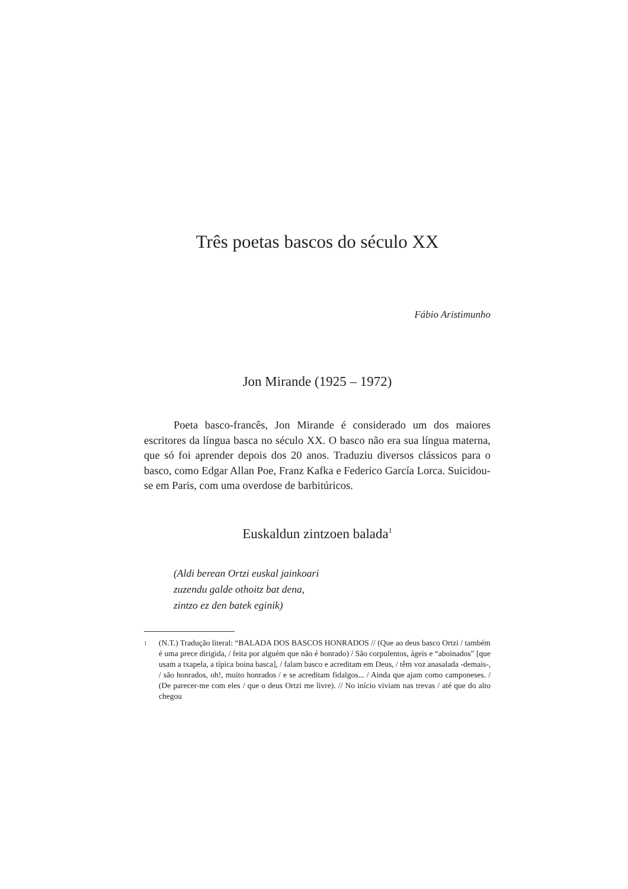Três poetas bascos do século XX
Fábio Aristimunho
Jon Mirande (1925 – 1972)
Poeta basco-francês, Jon Mirande é considerado um dos maiores escritores da língua basca no século XX. O basco não era sua língua materna, que só foi aprender depois dos 20 anos. Traduziu diversos clássicos para o basco, como Edgar Allan Poe, Franz Kafka e Federico García Lorca. Suicidou-se em Paris, com uma overdose de barbitúricos.
Euskaldun zintzoen balada<sup>1</sup>
(Aldi berean Ortzi euskal jainkoari
zuzendu galde othoitz bat dena,
zintzo ez den batek eginik)
<sup>1</sup> (N.T.) Tradução literal: “BALADA DOS BASCOS HONRADOS // (Que ao deus basco Ortzi / também é uma prece dirigida, / feita por alguém que não é honrado) / São corpulentos, ágeis e “aboinados” [que usam a txapela, a típica boina basca], / falam basco e acreditam em Deus, / têm voz anasalada -demais-, / são honrados, oh!, muito honrados / e se acreditam fidalgos... / Ainda que ajam como camponeses. / (De parecer-me com eles / que o deus Ortzi me livre). // No início viviam nas trevas / até que do alto chegou